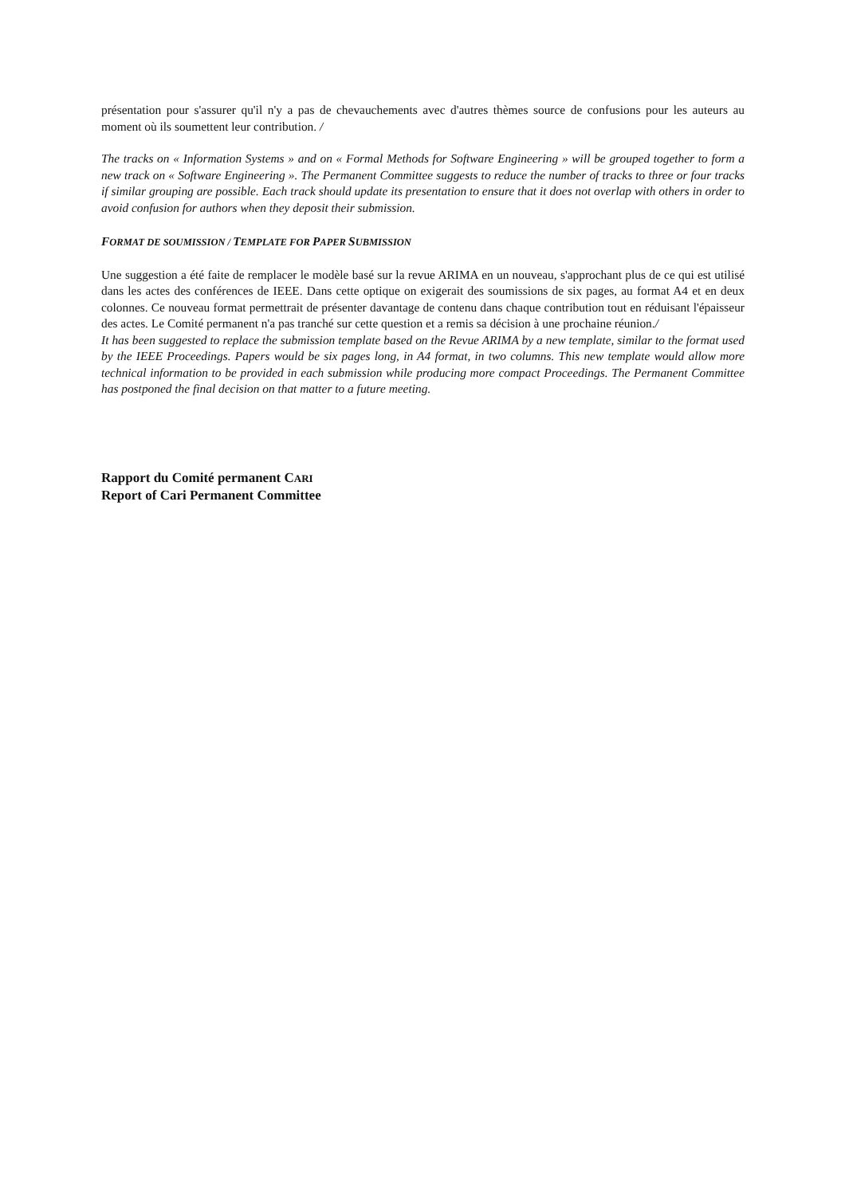présentation pour s'assurer qu'il n'y a pas de chevauchements avec d'autres thèmes source de confusions pour les auteurs au moment où ils soumettent leur contribution. /
The tracks on « Information Systems » and on « Formal Methods for Software Engineering » will be grouped together to form a new track on « Software Engineering ». The Permanent Committee suggests to reduce the number of tracks to three or four tracks if similar grouping are possible. Each track should update its presentation to ensure that it does not overlap with others in order to avoid confusion for authors when they deposit their submission.
FORMAT DE SOUMISSION / TEMPLATE FOR PAPER SUBMISSION
Une suggestion a été faite de remplacer le modèle basé sur la revue ARIMA en un nouveau, s'approchant plus de ce qui est utilisé dans les actes des conférences de IEEE. Dans cette optique on exigerait des soumissions de six pages, au format A4 et en deux colonnes. Ce nouveau format permettrait de présenter davantage de contenu dans chaque contribution tout en réduisant l'épaisseur des actes. Le Comité permanent n'a pas tranché sur cette question et a remis sa décision à une prochaine réunion./
It has been suggested to replace the submission template based on the Revue ARIMA by a new template, similar to the format used by the IEEE Proceedings. Papers would be six pages long, in A4 format, in two columns. This new template would allow more technical information to be provided in each submission while producing more compact Proceedings. The Permanent Committee has postponed the final decision on that matter to a future meeting.
Rapport du Comité permanent CARI
Report of Cari Permanent Committee